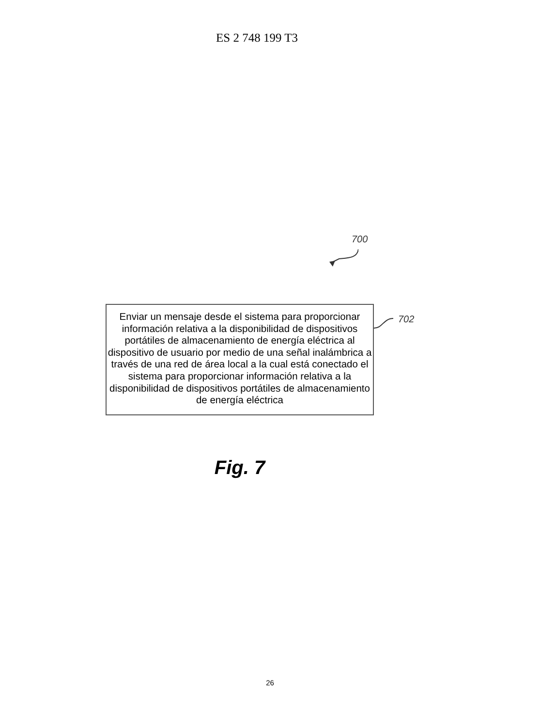ES 2 748 199 T3
700
Enviar un mensaje desde el sistema para proporcionar información relativa a la disponibilidad de dispositivos portátiles de almacenamiento de energía eléctrica al dispositivo de usuario por medio de una señal inalámbrica a través de una red de área local a la cual está conectado el sistema para proporcionar información relativa a la disponibilidad de dispositivos portátiles de almacenamiento de energía eléctrica
702
Fig. 7
26